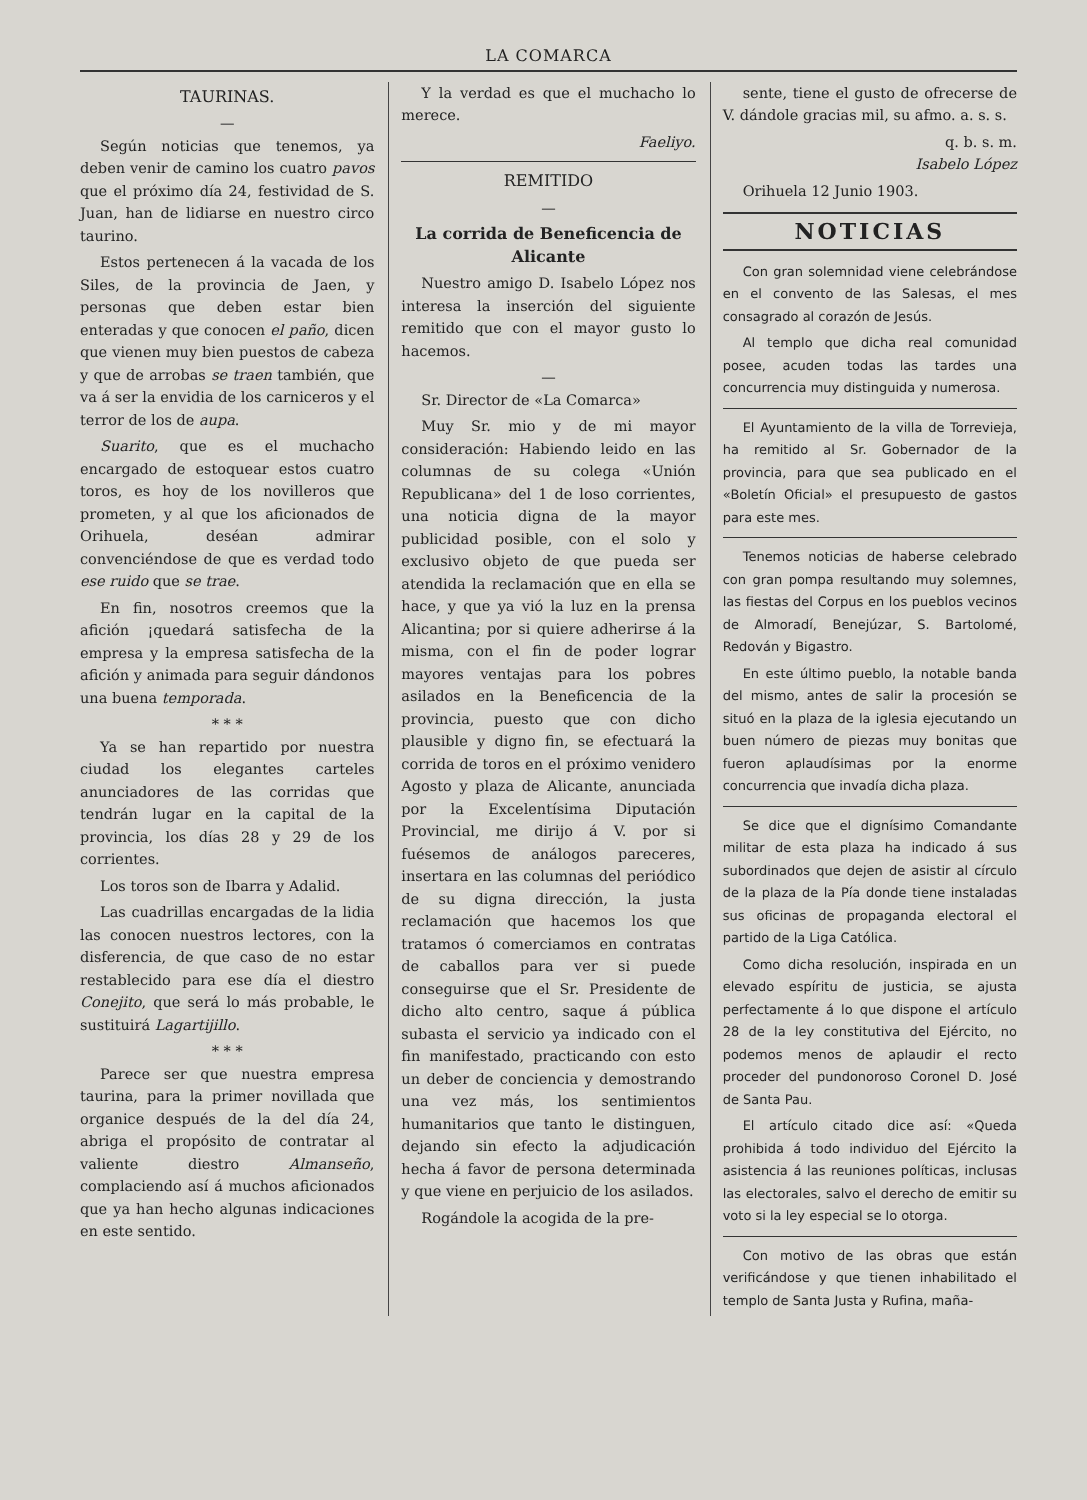LA COMARCA
TAURINAS.
—
Según noticias que tenemos, ya deben venir de camino los cuatro pavos que el próximo día 24, festividad de S. Juan, han de lidiarse en nuestro circo taurino.
Estos pertenecen á la vacada de los Siles, de la provincia de Jaen, y personas que deben estar bien enteradas y que conocen el paño, dicen que vienen muy bien puestos de cabeza y que de arrobas se traen también, que va á ser la envidia de los carniceros y el terror de los de aupa.
Suarito, que es el muchacho encargado de estoquear estos cuatro toros, es hoy de los novilleros que prometen, y al que los aficionados de Orihuela, deséan admirar convenciéndose de que es verdad todo ese ruido que se trae.
En fin, nosotros creemos que la afición ¡quedará satisfecha de la empresa y la empresa satisfecha de la afición y animada para seguir dándonos una buena temporada.
* * *
Ya se han repartido por nuestra ciudad los elegantes carteles anunciadores de las corridas que tendrán lugar en la capital de la provincia, los días 28 y 29 de los corrientes.
Los toros son de Ibarra y Adalid.
Las cuadrillas encargadas de la lidia las conocen nuestros lectores, con la disferencia, de que caso de no estar restablecido para ese día el diestro Conejito, que será lo más probable, le sustituirá Lagartijillo.
* * *
Parece ser que nuestra empresa taurina, para la primer novillada que organice después de la del día 24, abriga el propósito de contratar al valiente diestro Almanseño, complaciendo así á muchos aficionados que ya han hecho algunas indicaciones en este sentido.
Y la verdad es que el muchacho lo merece.
Faeliyo.
REMITIDO
—
La corrida de Beneficencia de Alicante
Nuestro amigo D. Isabelo López nos interesa la inserción del siguiente remitido que con el mayor gusto lo hacemos.
—
Sr. Director de «La Comarca»
Muy Sr. mio y de mi mayor consideración: Habiendo leido en las columnas de su colega «Unión Republicana» del 1 de loso corrientes, una noticia digna de la mayor publicidad posible, con el solo y exclusivo objeto de que pueda ser atendida la reclamación que en ella se hace, y que ya vió la luz en la prensa Alicantina; por si quiere adherirse á la misma, con el fin de poder lograr mayores ventajas para los pobres asilados en la Beneficencia de la provincia, puesto que con dicho plausible y digno fin, se efectuará la corrida de toros en el próximo venidero Agosto y plaza de Alicante, anunciada por la Excelentísima Diputación Provincial, me dirijo á V. por si fuésemos de análogos pareceres, insertara en las columnas del periódico de su digna dirección, la justa reclamación que hacemos los que tratamos ó comerciamos en contratas de caballos para ver si puede conseguirse que el Sr. Presidente de dicho alto centro, saque á pública subasta el servicio ya indicado con el fin manifestado, practicando con esto un deber de conciencia y demostrando una vez más, los sentimientos humanitarios que tanto le distinguen, dejando sin efecto la adjudicación hecha á favor de persona determinada y que viene en perjuicio de los asilados.
Rogándole la acogida de la pre-
sente, tiene el gusto de ofrecerse de V. dándole gracias mil, su afmo. a. s. s.
q. b. s. m.
Isabelo López
Orihuela 12 Junio 1903.
NOTICIAS
Con gran solemnidad viene celebrándose en el convento de las Salesas, el mes consagrado al corazón de Jesús.
Al templo que dicha real comunidad posee, acuden todas las tardes una concurrencia muy distinguida y numerosa.
El Ayuntamiento de la villa de Torrevieja, ha remitido al Sr. Gobernador de la provincia, para que sea publicado en el «Boletín Oficial» el presupuesto de gastos para este mes.
Tenemos noticias de haberse celebrado con gran pompa resultando muy solemnes, las fiestas del Corpus en los pueblos vecinos de Almoradí, Benejúzar, S. Bartolomé, Redován y Bigastro.
En este último pueblo, la notable banda del mismo, antes de salir la procesión se situó en la plaza de la iglesia ejecutando un buen número de piezas muy bonitas que fueron aplaudísimas por la enorme concurrencia que invadía dicha plaza.
Se dice que el dignísimo Comandante militar de esta plaza ha indicado á sus subordinados que dejen de asistir al círculo de la plaza de la Pía donde tiene instaladas sus oficinas de propaganda electoral el partido de la Liga Católica.
Como dicha resolución, inspirada en un elevado espíritu de justicia, se ajusta perfectamente á lo que dispone el artículo 28 de la ley constitutiva del Ejército, no podemos menos de aplaudir el recto proceder del pundonoroso Coronel D. José de Santa Pau.
El artículo citado dice así: «Queda prohibida á todo individuo del Ejército la asistencia á las reuniones políticas, inclusas las electorales, salvo el derecho de emitir su voto si la ley especial se lo otorga.
Con motivo de las obras que están verificándose y que tienen inhabilitado el templo de Santa Justa y Rufina, maña-